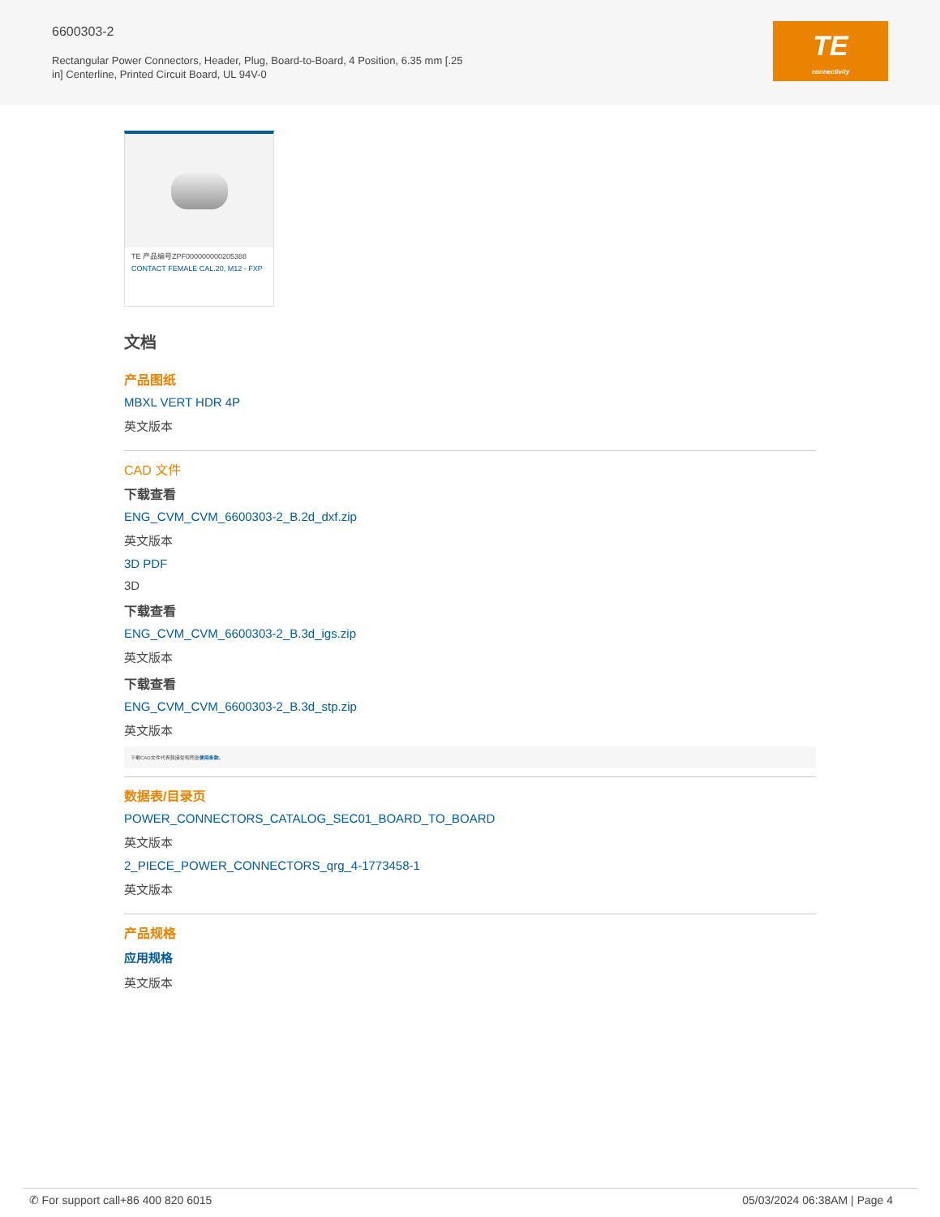6600303-2
Rectangular Power Connectors, Header, Plug, Board-to-Board, 4 Position, 6.35 mm [.25 in] Centerline, Printed Circuit Board, UL 94V-0
TE
connectivity
TE 产品编号ZPF000000000205388
CONTACT FEMALE CAL.20, M12 - FXP
文档
产品图纸
MBXL VERT HDR 4P
英文版本
CAD 文件
下载查看
ENG_CVM_CVM_6600303-2_B.2d_dxf.zip
英文版本
3D PDF
3D
下载查看
ENG_CVM_CVM_6600303-2_B.3d_igs.zip
英文版本
下载查看
ENG_CVM_CVM_6600303-2_B.3d_stp.zip
英文版本
下载CAD文件代表我接受和同意使用条款。
数据表/目录页
POWER_CONNECTORS_CATALOG_SEC01_BOARD_TO_BOARD
英文版本
2_PIECE_POWER_CONNECTORS_qrg_4-1773458-1
英文版本
产品规格
应用规格
英文版本
✆ For support call+86 400 820 6015 05/03/2024 06:38AM | Page 4